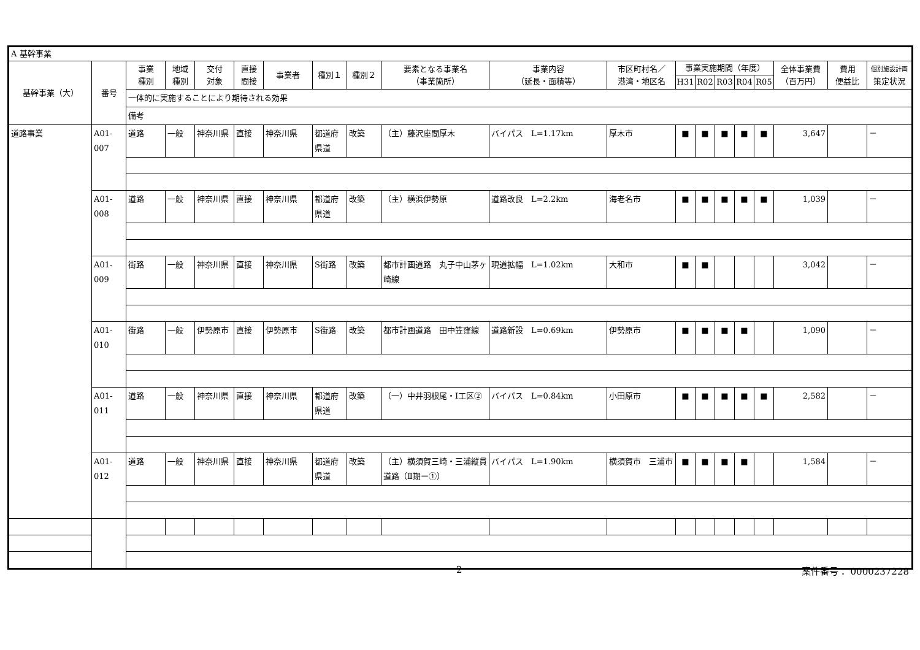| A 基幹事業 | | | | | | | | | | | | | | | | | | | |
| 基幹事業（大） | 番号 | 事業 種別 | 地域 種別 | 交付 対象 | 直接 間接 | 事業者 | 種別１ | 種別２ | 要素となる事業名 （事業箇所） | 事業内容 （延長・面積等） | 市区町村名／ 港湾・地区名 | 事業実施期間（年度） | | | | | 全体事業費 （百万円） | 費用 便益比 | 個別施設計画 策定状況 |
| | | | | | | | | | | | | H31 | R02 | R03 | R04 | R05 | | | |
| | | 一体的に実施することにより期待される効果 | | | | | | | | | | | | | | | | | |
| | | 備考 | | | | | | | | | | | | | | | | | |
| 道路事業 | A01-007 | 道路 | 一般 | 神奈川県 | 直接 | 神奈川県 | 都道府県道 | 改築 | （主）藤沢座間厚木 | バイパス L=1.17km | 厚木市 | ■ | ■ | ■ | ■ | ■ | 3,647 | | － |
| | A01-008 | 道路 | 一般 | 神奈川県 | 直接 | 神奈川県 | 都道府県道 | 改築 | （主）横浜伊勢原 | 道路改良 L=2.2km | 海老名市 | ■ | ■ | ■ | ■ | ■ | 1,039 | | － |
| | A01-009 | 街路 | 一般 | 神奈川県 | 直接 | 神奈川県 | S街路 | 改築 | 都市計画道路 丸子中山茅ヶ崎線 | 現道拡幅 L=1.02km | 大和市 | ■ | ■ | | | | 3,042 | | － |
| | A01-010 | 街路 | 一般 | 伊勢原市 | 直接 | 伊勢原市 | S街路 | 改築 | 都市計画道路 田中笠窪線 | 道路新設 L=0.69km | 伊勢原市 | ■ | ■ | ■ | ■ | | 1,090 | | － |
| | A01-011 | 道路 | 一般 | 神奈川県 | 直接 | 神奈川県 | 都道府県道 | 改築 | （一）中井羽根尾・Ⅰ工区② | バイパス L=0.84km | 小田原市 | ■ | ■ | ■ | ■ | ■ | 2,582 | | － |
| | A01-012 | 道路 | 一般 | 神奈川県 | 直接 | 神奈川県 | 都道府県道 | 改築 | （主）横須賀三崎・三浦縦貫道路（Ⅱ期ー①） | バイパス L=1.90km | 横須賀市 三浦市 | ■ | ■ | ■ | ■ | | 1,584 | | － |
2 案件番号： 0000237228